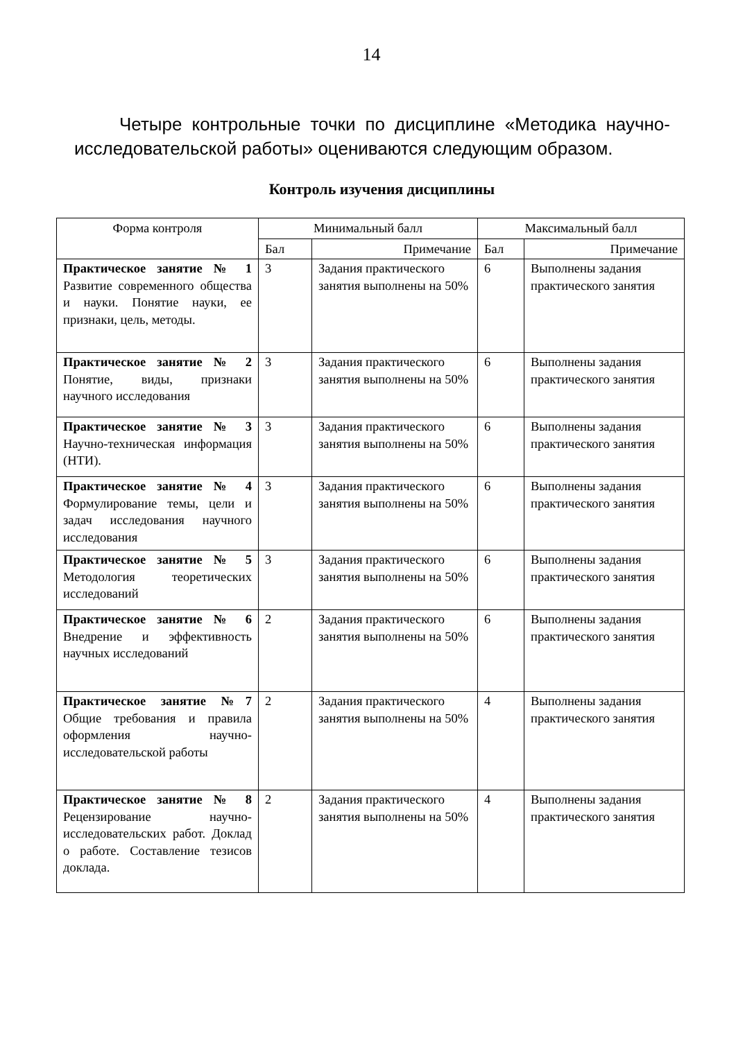14
Четыре контрольные точки по дисциплине «Методика научно-исследовательской работы» оцениваются следующим образом.
Контроль изучения дисциплины
| Форма контроля | Минимальный балл | | Максимальный балл | |
| --- | --- | --- | --- | --- |
| | Бал | Примечание | Бал | Примечание |
| Практическое занятие № 1 Развитие современного общества и науки. Понятие науки, ее признаки, цель, методы. | 3 | Задания практического занятия выполнены на 50% | 6 | Выполнены задания практического занятия |
| Практическое занятие № 2 Понятие, виды, признаки научного исследования | 3 | Задания практического занятия выполнены на 50% | 6 | Выполнены задания практического занятия |
| Практическое занятие № 3 Научно-техническая информация (НТИ). | 3 | Задания практического занятия выполнены на 50% | 6 | Выполнены задания практического занятия |
| Практическое занятие № 4 Формулирование темы, цели и задач исследования научного исследования | 3 | Задания практического занятия выполнены на 50% | 6 | Выполнены задания практического занятия |
| Практическое занятие № 5 Методология теоретических исследований | 3 | Задания практического занятия выполнены на 50% | 6 | Выполнены задания практического занятия |
| Практическое занятие № 6 Внедрение и эффективность научных исследований | 2 | Задания практического занятия выполнены на 50% | 6 | Выполнены задания практического занятия |
| Практическое занятие №7 Общие требования и правила оформления научно-исследовательской работы | 2 | Задания практического занятия выполнены на 50% | 4 | Выполнены задания практического занятия |
| Практическое занятие № 8 Рецензирование научно-исследовательских работ. Доклад о работе. Составление тезисов доклада. | 2 | Задания практического занятия выполнены на 50% | 4 | Выполнены задания практического занятия |